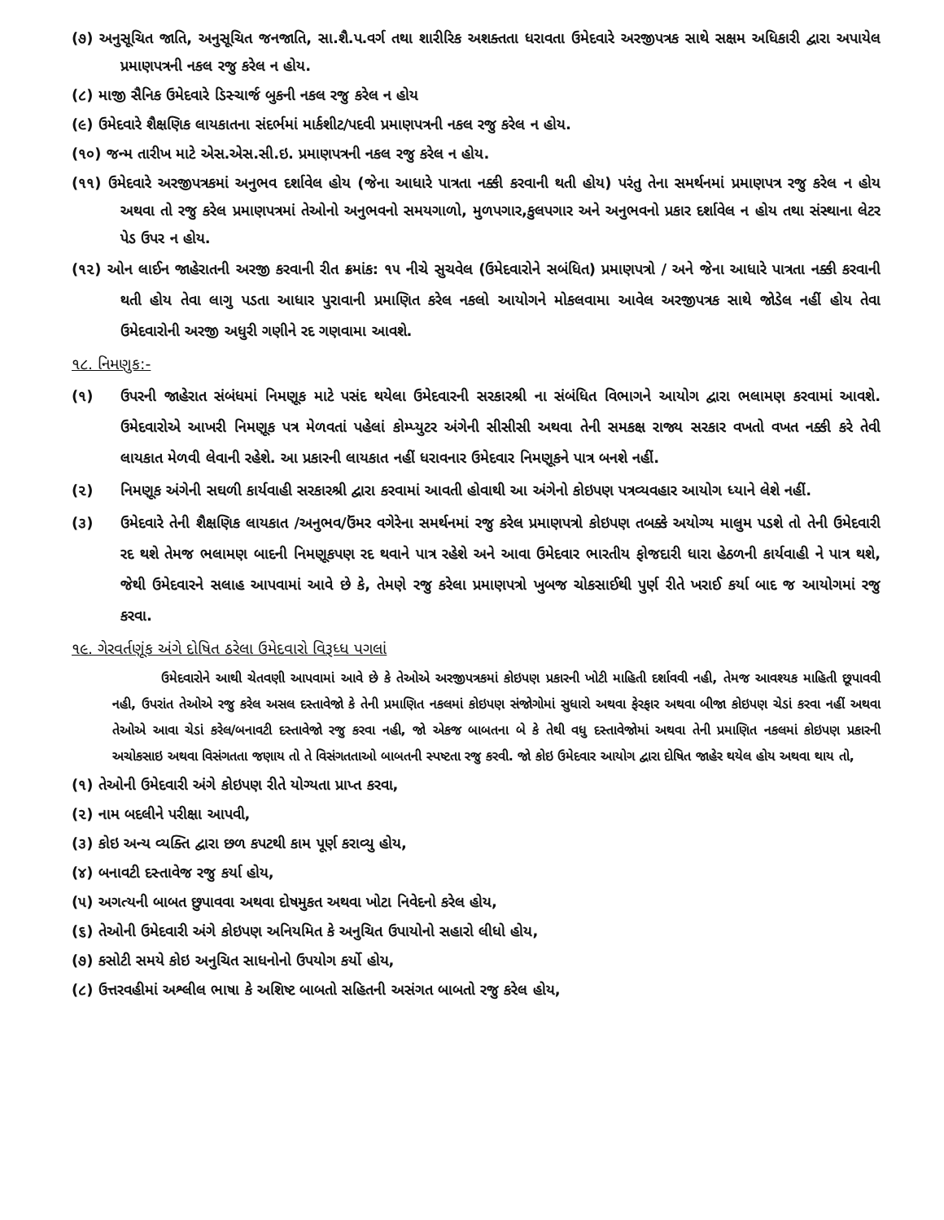(૭) અનુસૂચિત જાતિ, અનુસૂચિત જનજાતિ, સા.શૈ.પ.વર્ગ તથા શારીરિક અશક્તતા ધરાવતા ઉમેદવારે અરજીપત્રક સાથે સક્ષમ અધિકારી દ્વારા અપાયેલ પ્રમાણપત્રની નકલ રજુ કરેલ ન હોય.
(૮) માજી સૈનિક ઉમેદવારે ડિસ્ચાર્જ બુકની નકલ રજુ કરેલ ન હોય
(૯) ઉમેદવારે શૈક્ષણિક લાયકાતના સંદર્ભમાં માર્કશીટ/પદવી પ્રમાણપત્રની નકલ રજુ કરેલ ન હોય.
(૧૦) જન્મ તારીખ માટે એસ.એસ.સી.ઇ. પ્રમાણપત્રની નકલ રજુ કરેલ ન હોય.
(૧૧) ઉમેદવારે અરજીપત્રકમાં અનુભવ દર્શાવેલ હોય (જેના આધારે પાત્રતા નક્કી કરવાની થતી હોય) પરંતુ તેના સમર્થનમાં પ્રમાણપત્ર રજુ કરેલ ન હોય અથવા તો રજુ કરેલ પ્રમાણપત્રમાં તેઓનો અનુભવનો સમયગાળો, મુળપગાર,કુલપગાર અને અનુભવનો પ્રકાર દર્શાવેલ ન હોય તથા સંસ્થાના લેટર પેડ ઉપર ન હોય.
(૧૨) ઓન લાઈન જાહેરાતની અરજી કરવાની રીત ક્રમાંક: ૧૫ નીચે સુચવેલ (ઉમેદવારોને સબંધિત) પ્રમાણપત્રો / અને જેના આધારે પાત્રતા નક્કી કરવાની થતી હોય તેવા લાગુ પડતા આધાર પુરાવાની પ્રમાણિત કરેલ નકલો આયોગને મોકલવામા આવેલ અરજીપત્રક સાથે જોડેલ નહીં હોય તેવા ઉમેદવારોની અરજી અધુરી ગણીને રદ ગણવામા આવશે.
૧૮. નિમણુક:-
(૧) ઉપરની જાહેરાત સંબંધમાં નિમણૂક માટે પસંદ થયેલા ઉમેદવારની સરકારશ્રી ના સંબંધિત વિભાગને આયોગ દ્વારા ભલામણ કરવામાં આવશે. ઉમેદવારોએ આખરી નિમણૂક પત્ર મેળવતાં પહેલાં કોમ્પ્યુટર અંગેની સીસીસી અથવા તેની સમકક્ષ રાજ્ય સરકાર વખતો વખત નક્કી કરે તેવી લાયકાત મેળવી લેવાની રહેશે. આ પ્રકારની લાયકાત નહીં ધરાવનાર ઉમેદવાર નિમણૂકને પાત્ર બનશે નહીં.
(૨) નિમણૂક અંગેની સઘળી કાર્યવાહી સરકારશ્રી દ્વારા કરવામાં આવતી હોવાથી આ અંગેનો કોઇપણ પત્રવ્યવહાર આયોગ ધ્યાને લેશે નહીં.
(૩) ઉમેદવારે તેની શૈક્ષણિક લાયકાત /અનુભવ/ઉંમર વગેરેના સમર્થનમાં રજુ કરેલ પ્રમાણપત્રો કોઇપણ તબક્કે અયોગ્ય માલુમ પડશે તો તેની ઉમેદવારી રદ થશે તેમજ ભલામણ બાદની નિમણૂકપણ રદ થવાને પાત્ર રહેશે અને આવા ઉમેદવાર ભારતીય ફોજદારી ધારા હેઠળની કાર્યવાહી ને પાત્ર થશે, જેથી ઉમેદવારને સલાહ આપવામાં આવે છે કે, તેમણે રજુ કરેલા પ્રમાણપત્રો ખુબજ ચોકસાઈથી પુર્ણ રીતે ખરાઈ કર્યા બાદ જ આયોગમાં રજુ કરવા.
૧૯. ગેરવર્તણૂંક અંગે દોષિત ઠરેલા ઉમેદવારો વિરૂધ્ધ પગલાં
ઉમેદવારોને આથી ચેતવણી આપવામાં આવે છે કે તેઓએ અરજીપત્રકમાં કોઇપણ પ્રકારની ખોટી માહિતી દર્શાવવી નહી, તેમજ આવશ્યક માહિતી છૂપાવવી નહી, ઉપરાંત તેઓએ રજુ કરેલ અસલ દસ્તાવેજો કે તેની પ્રમાણિત નકલમાં કોઇપણ સંજોગોમાં સુધારો અથવા ફેરફાર અથવા બીજા કોઇપણ ચેડાં કરવા નહીં અથવા તેઓએ આવા ચેડાં કરેલ/બનાવટી દસ્તાવેજો રજુ કરવા નહી, જો એકજ બાબતના બે કે તેથી વધુ દસ્તાવેજોમાં અથવા તેની પ્રમાણિત નકલમાં કોઇપણ પ્રકારની અચોકસાઇ અથવા વિસંગતતા જણાય તો તે વિસંગતતાઓ બાબતની સ્પષ્ટતા રજુ કરવી. જો કોઇ ઉમેદવાર આયોગ દ્વારા દોષિત જાહેર થયેલ હોય અથવા થાય તો,
(૧) તેઓની ઉમેદવારી અંગે કોઇપણ રીતે યોગ્યતા પ્રાપ્ત કરવા,
(૨) નામ બદલીને પરીક્ષા આપવી,
(૩) કોઇ અન્ય વ્યક્તિ દ્વારા છળ કપટથી કામ પૂર્ણ કરાવ્યુ હોય,
(૪) બનાવટી દસ્તાવેજ રજુ કર્યા હોય,
(૫) અગત્યની બાબત છુપાવવા અથવા દોષમુકત અથવા ખોટા નિવેદનો કરેલ હોય,
(૬) તેઓની ઉમેદવારી અંગે કોઇપણ અનિયમિત કે અનુચિત ઉપાયોનો સહારો લીધો હોય,
(૭) કસોટી સમયે કોઇ અનુચિત સાધનોનો ઉપયોગ કર્યો હોય,
(૮) ઉત્તરવહીમાં અશ્લીલ ભાષા કે અશિષ્ટ બાબતો સહિતની અસંગત બાબતો રજુ કરેલ હોય,